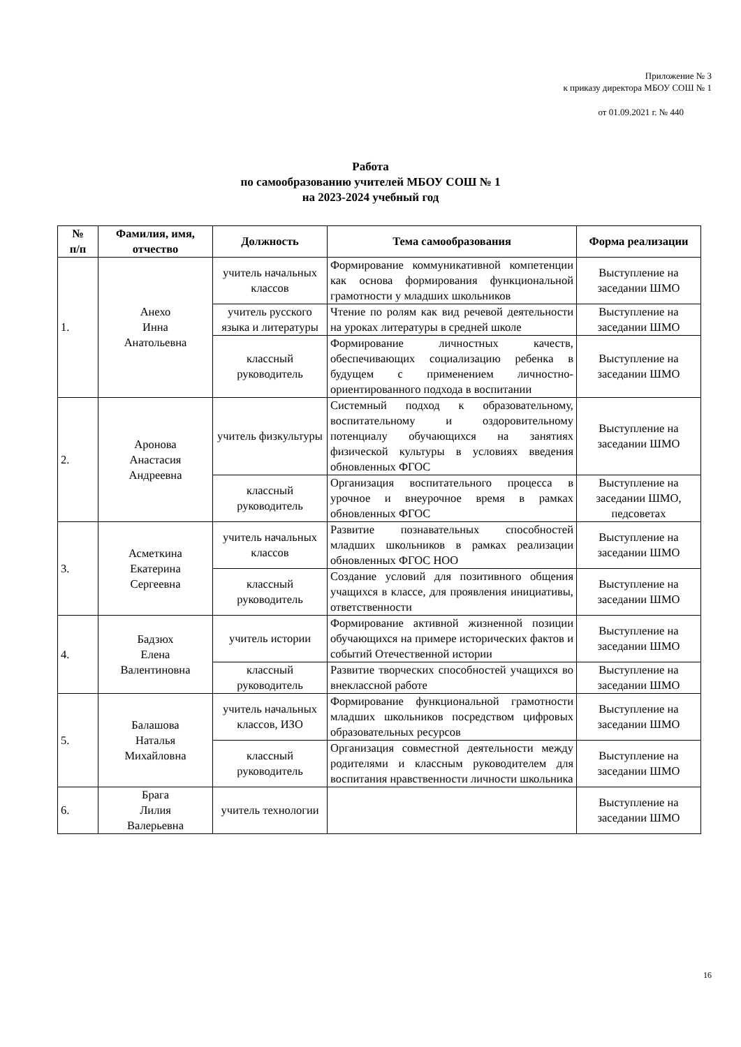Приложение № 3
к приказу директора МБОУ СОШ № 1
от 01.09.2021 г. № 440
Работа
по самообразованию учителей МБОУ СОШ № 1
на 2023-2024 учебный год
| № п/п | Фамилия, имя, отчество | Должность | Тема самообразования | Форма реализации |
| --- | --- | --- | --- | --- |
| 1. | Анехо Инна Анатольевна | учитель начальных классов | Формирование коммуникативной компетенции как основа формирования функциональной грамотности у младших школьников | Выступление на заседании ШМО |
| | | учитель русского языка и литературы | Чтение по ролям как вид речевой деятельности на уроках литературы в средней школе | Выступление на заседании ШМО |
| | | классный руководитель | Формирование личностных качеств, обеспечивающих социализацию ребенка в будущем с применением личностно-ориентированного подхода в воспитании | Выступление на заседании ШМО |
| 2. | Аронова Анастасия Андреевна | учитель физкультуры | Системный подход к образовательному, воспитательному и оздоровительному потенциалу обучающихся на занятиях физической культуры в условиях введения обновленных ФГОС | Выступление на заседании ШМО |
| | | классный руководитель | Организация воспитательного процесса в урочное и внеурочное время в рамках обновленных ФГОС | Выступление на заседании ШМО, педсоветах |
| 3. | Асметкина Екатерина Сергеевна | учитель начальных классов | Развитие познавательных способностей младших школьников в рамках реализации обновленных ФГОС НОО | Выступление на заседании ШМО |
| | | классный руководитель | Создание условий для позитивного общения учащихся в классе, для проявления инициативы, ответственности | Выступление на заседании ШМО |
| 4. | Бадзюх Елена Валентиновна | учитель истории | Формирование активной жизненной позиции обучающихся на примере исторических фактов и событий Отечественной истории | Выступление на заседании ШМО |
| | | классный руководитель | Развитие творческих способностей учащихся во внеклассной работе | Выступление на заседании ШМО |
| 5. | Балашова Наталья Михайловна | учитель начальных классов, ИЗО | Формирование функциональной грамотности младших школьников посредством цифровых образовательных ресурсов | Выступление на заседании ШМО |
| | | классный руководитель | Организация совместной деятельности между родителями и классным руководителем для воспитания нравственности личности школьника | Выступление на заседании ШМО |
| 6. | Брага Лилия Валерьевна | учитель технологии | | Выступление на заседании ШМО |
16